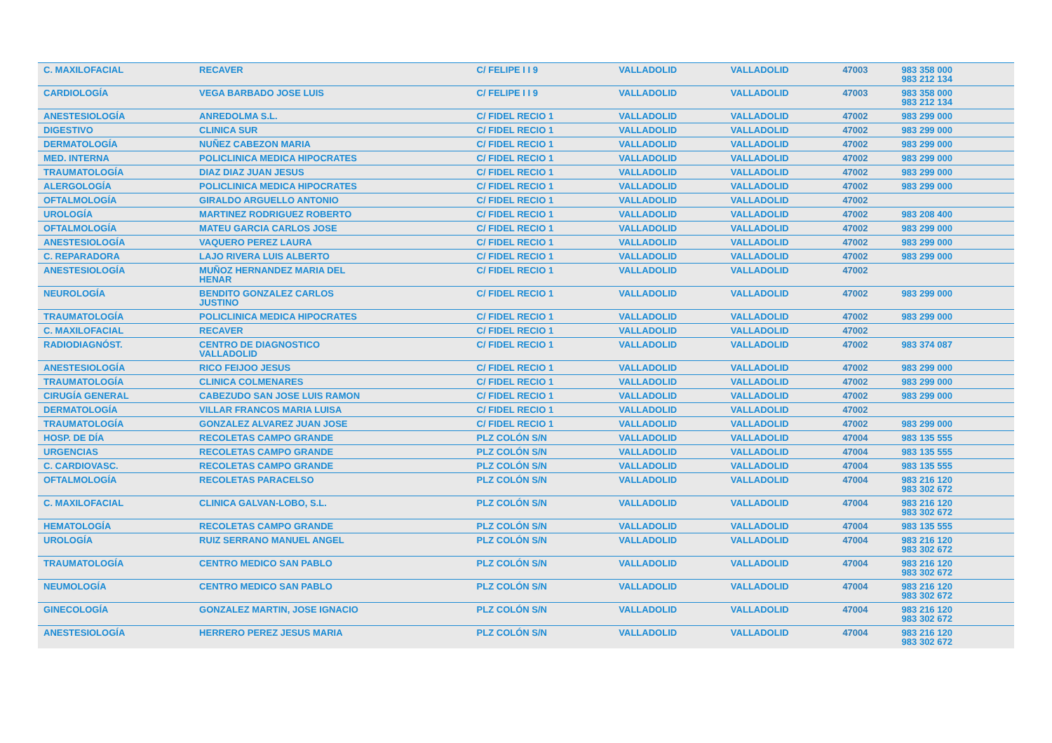| C. MAXILOFACIAL | RECAVER | C/ FELIPE I I 9 | VALLADOLID | VALLADOLID | 47003 | 983 358 000 983 212 134 | |
| CARDIOLOGÍA | VEGA BARBADO JOSE LUIS | C/ FELIPE I I 9 | VALLADOLID | VALLADOLID | 47003 | 983 358 000 983 212 134 | |
| ANESTESIOLOGÍA | ANREDOLMA S.L. | C/ FIDEL RECIO 1 | VALLADOLID | VALLADOLID | 47002 | 983 299 000 | |
| DIGESTIVO | CLINICA SUR | C/ FIDEL RECIO 1 | VALLADOLID | VALLADOLID | 47002 | 983 299 000 | |
| DERMATOLOGÍA | NUÑEZ CABEZON MARIA | C/ FIDEL RECIO 1 | VALLADOLID | VALLADOLID | 47002 | 983 299 000 | |
| MED. INTERNA | POLICLINICA MEDICA HIPOCRATES | C/ FIDEL RECIO 1 | VALLADOLID | VALLADOLID | 47002 | 983 299 000 | |
| TRAUMATOLOGÍA | DIAZ DIAZ JUAN JESUS | C/ FIDEL RECIO 1 | VALLADOLID | VALLADOLID | 47002 | 983 299 000 | |
| ALERGOLOGÍA | POLICLINICA MEDICA HIPOCRATES | C/ FIDEL RECIO 1 | VALLADOLID | VALLADOLID | 47002 | 983 299 000 | |
| OFTALMOLOGÍA | GIRALDO ARGUELLO ANTONIO | C/ FIDEL RECIO 1 | VALLADOLID | VALLADOLID | 47002 | | |
| UROLOGÍA | MARTINEZ RODRIGUEZ ROBERTO | C/ FIDEL RECIO 1 | VALLADOLID | VALLADOLID | 47002 | 983 208 400 | |
| OFTALMOLOGÍA | MATEU GARCIA CARLOS JOSE | C/ FIDEL RECIO 1 | VALLADOLID | VALLADOLID | 47002 | 983 299 000 | |
| ANESTESIOLOGÍA | VAQUERO PEREZ LAURA | C/ FIDEL RECIO 1 | VALLADOLID | VALLADOLID | 47002 | 983 299 000 | |
| C. REPARADORA | LAJO RIVERA LUIS ALBERTO | C/ FIDEL RECIO 1 | VALLADOLID | VALLADOLID | 47002 | 983 299 000 | |
| ANESTESIOLOGÍA | MUÑOZ HERNANDEZ MARIA DEL HENAR | C/ FIDEL RECIO 1 | VALLADOLID | VALLADOLID | 47002 | | |
| NEUROLOGÍA | BENDITO GONZALEZ CARLOS JUSTINO | C/ FIDEL RECIO 1 | VALLADOLID | VALLADOLID | 47002 | 983 299 000 | |
| TRAUMATOLOGÍA | POLICLINICA MEDICA HIPOCRATES | C/ FIDEL RECIO 1 | VALLADOLID | VALLADOLID | 47002 | 983 299 000 | |
| C. MAXILOFACIAL | RECAVER | C/ FIDEL RECIO 1 | VALLADOLID | VALLADOLID | 47002 | | |
| RADIODIAGNÓST. | CENTRO DE DIAGNOSTICO VALLADOLID | C/ FIDEL RECIO 1 | VALLADOLID | VALLADOLID | 47002 | 983 374 087 | |
| ANESTESIOLOGÍA | RICO FEIJOO JESUS | C/ FIDEL RECIO 1 | VALLADOLID | VALLADOLID | 47002 | 983 299 000 | |
| TRAUMATOLOGÍA | CLINICA COLMENARES | C/ FIDEL RECIO 1 | VALLADOLID | VALLADOLID | 47002 | 983 299 000 | |
| CIRUGÍA GENERAL | CABEZUDO SAN JOSE LUIS RAMON | C/ FIDEL RECIO 1 | VALLADOLID | VALLADOLID | 47002 | 983 299 000 | |
| DERMATOLOGÍA | VILLAR FRANCOS MARIA LUISA | C/ FIDEL RECIO 1 | VALLADOLID | VALLADOLID | 47002 | | |
| TRAUMATOLOGÍA | GONZALEZ ALVAREZ JUAN JOSE | C/ FIDEL RECIO 1 | VALLADOLID | VALLADOLID | 47002 | 983 299 000 | |
| HOSP. DE DÍA | RECOLETAS CAMPO GRANDE | PLZ COLÓN S/N | VALLADOLID | VALLADOLID | 47004 | 983 135 555 | |
| URGENCIAS | RECOLETAS CAMPO GRANDE | PLZ COLÓN S/N | VALLADOLID | VALLADOLID | 47004 | 983 135 555 | |
| C. CARDIOVASC. | RECOLETAS CAMPO GRANDE | PLZ COLÓN S/N | VALLADOLID | VALLADOLID | 47004 | 983 135 555 | |
| OFTALMOLOGÍA | RECOLETAS PARACELSO | PLZ COLÓN S/N | VALLADOLID | VALLADOLID | 47004 | 983 216 120 983 302 672 | |
| C. MAXILOFACIAL | CLINICA GALVAN-LOBO, S.L. | PLZ COLÓN S/N | VALLADOLID | VALLADOLID | 47004 | 983 216 120 983 302 672 | |
| HEMATOLOGÍA | RECOLETAS CAMPO GRANDE | PLZ COLÓN S/N | VALLADOLID | VALLADOLID | 47004 | 983 135 555 | |
| UROLOGÍA | RUIZ SERRANO MANUEL ANGEL | PLZ COLÓN S/N | VALLADOLID | VALLADOLID | 47004 | 983 216 120 983 302 672 | |
| TRAUMATOLOGÍA | CENTRO MEDICO SAN PABLO | PLZ COLÓN S/N | VALLADOLID | VALLADOLID | 47004 | 983 216 120 983 302 672 | |
| NEUMOLOGÍA | CENTRO MEDICO SAN PABLO | PLZ COLÓN S/N | VALLADOLID | VALLADOLID | 47004 | 983 216 120 983 302 672 | |
| GINECOLOGÍA | GONZALEZ MARTIN, JOSE IGNACIO | PLZ COLÓN S/N | VALLADOLID | VALLADOLID | 47004 | 983 216 120 983 302 672 | |
| ANESTESIOLOGÍA | HERRERO PEREZ JESUS MARIA | PLZ COLÓN S/N | VALLADOLID | VALLADOLID | 47004 | 983 216 120 983 302 672 | |